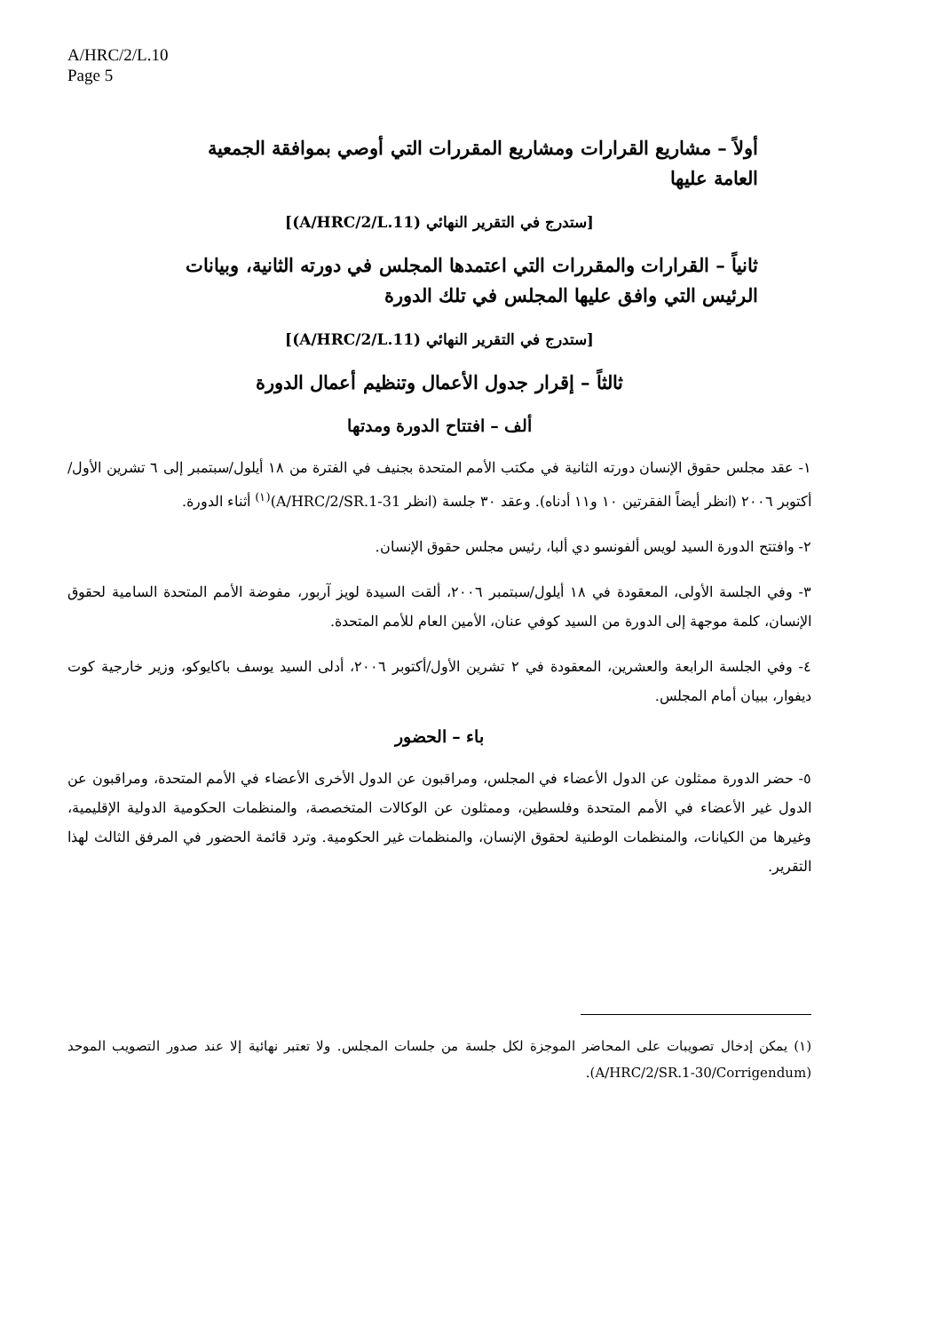A/HRC/2/L.10
Page 5
أولاً – مشاريع القرارات ومشاريع المقررات التي أوصي بموافقة الجمعية العامة عليها
[ستدرج في التقرير النهائي (A/HRC/2/L.11)]
ثانياً – القرارات والمقررات التي اعتمدها المجلس في دورته الثانية، وبيانات الرئيس التي وافق عليها المجلس في تلك الدورة
[ستدرج في التقرير النهائي (A/HRC/2/L.11)]
ثالثاً – إقرار جدول الأعمال وتنظيم أعمال الدورة
ألف – افتتاح الدورة ومدتها
١- عقد مجلس حقوق الإنسان دورته الثانية في مكتب الأمم المتحدة بجنيف في الفترة من ١٨ أيلول/سبتمبر إلى ٦ تشرين الأول/أكتوبر ٢٠٠٦ (انظر أيضاً الفقرتين ١٠ و١١ أدناه). وعقد ٣٠ جلسة (انظر A/HRC/2/SR.1-31)<sup>(١)</sup> أثناء الدورة.
٢- وافتتح الدورة السيد لويس ألفونسو دي ألبا، رئيس مجلس حقوق الإنسان.
٣- وفي الجلسة الأولى، المعقودة في ١٨ أيلول/سبتمبر ٢٠٠٦، ألقت السيدة لويز آربور، مفوضة الأمم المتحدة السامية لحقوق الإنسان، كلمة موجهة إلى الدورة من السيد كوفي عنان، الأمين العام للأمم المتحدة.
٤- وفي الجلسة الرابعة والعشرين، المعقودة في ٢ تشرين الأول/أكتوبر ٢٠٠٦، أدلى السيد يوسف باكايوكو، وزير خارجية كوت ديفوار، ببيان أمام المجلس.
باء – الحضور
٥- حضر الدورة ممثلون عن الدول الأعضاء في المجلس، ومراقبون عن الدول الأخرى الأعضاء في الأمم المتحدة، ومراقبون عن الدول غير الأعضاء في الأمم المتحدة وفلسطين، وممثلون عن الوكالات المتخصصة، والمنظمات الحكومية الدولية الإقليمية، وغيرها من الكيانات، والمنظمات الوطنية لحقوق الإنسان، والمنظمات غير الحكومية. وترد قائمة الحضور في المرفق الثالث لهذا التقرير.
(١) يمكن إدخال تصويبات على المحاضر الموجزة لكل جلسة من جلسات المجلس. ولا تعتبر نهائية إلا عند صدور التصويب الموحد (A/HRC/2/SR.1-30/Corrigendum).